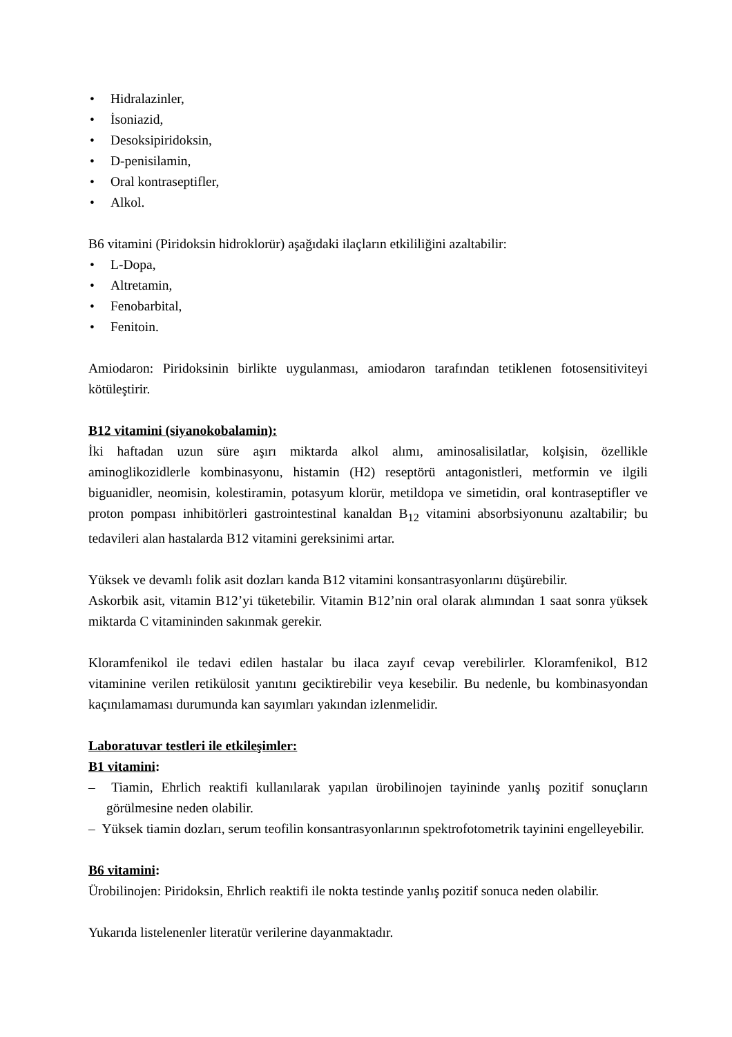• Hidralazinler,
• İsoniazid,
• Desoksipiridoksin,
• D-penisilamin,
• Oral kontraseptifler,
• Alkol.
B6 vitamini (Piridoksin hidroklorür) aşağıdaki ilaçların etkililiğini azaltabilir:
• L-Dopa,
• Altretamin,
• Fenobarbital,
• Fenitoin.
Amiodaron: Piridoksinin birlikte uygulanması, amiodaron tarafından tetiklenen fotosensitiviteyi kötüleştirir.
B12 vitamini (siyanokobalamin):
İki haftadan uzun süre aşırı miktarda alkol alımı, aminosalisilatlar, kolşisin, özellikle aminoglikozidlerle kombinasyonu, histamin (H2) reseptörü antagonistleri, metformin ve ilgili biguanidler, neomisin, kolestiramin, potasyum klorür, metildopa ve simetidin, oral kontraseptifler ve proton pompası inhibitörleri gastrointestinal kanaldan B<sub>12</sub> vitamini absorbsiyonunu azaltabilir; bu tedavileri alan hastalarda B12 vitamini gereksinimi artar.
Yüksek ve devamlı folik asit dozları kanda B12 vitamini konsantrasyonlarını düşürebilir.
Askorbik asit, vitamin B12’yi tüketebilir. Vitamin B12’nin oral olarak alımından 1 saat sonra yüksek miktarda C vitamininden sakınmak gerekir.
Kloramfenikol ile tedavi edilen hastalar bu ilaca zayıf cevap verebilirler. Kloramfenikol, B12 vitaminine verilen retikülosit yanıtını geciktirebilir veya kesebilir. Bu nedenle, bu kombinasyondan kaçınılamaması durumunda kan sayımları yakından izlenmelidir.
Laboratuvar testleri ile etkileşimler:
B1 vitamini:
– Tiamin, Ehrlich reaktifi kullanılarak yapılan ürobilinojen tayininde yanlış pozitif sonuçların görülmesine neden olabilir.
– Yüksek tiamin dozları, serum teofilin konsantrasyonlarının spektrofotometrik tayinini engelleyebilir.
B6 vitamini:
Ürobilinojen: Piridoksin, Ehrlich reaktifi ile nokta testinde yanlış pozitif sonuca neden olabilir.
Yukarıda listelenenler literatür verilerine dayanmaktadır.